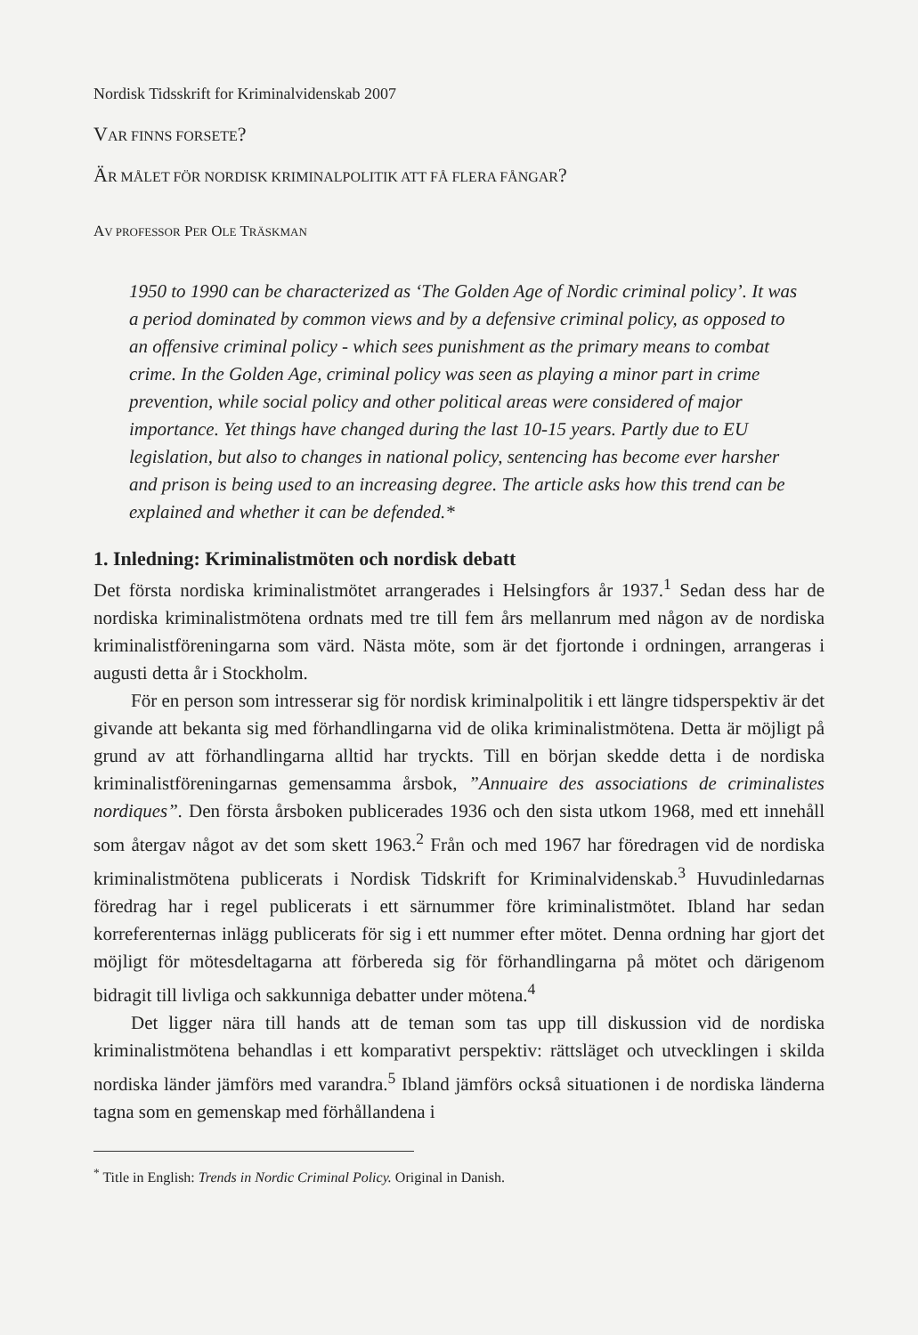Nordisk Tidsskrift for Kriminalvidenskab 2007
VAR FINNS FORSETE?
ÄR MÅLET FÖR NORDISK KRIMINALPOLITIK ATT FÅ FLERA FÅNGAR?
AV PROFESSOR PER OLE TRÄSKMAN
1950 to 1990 can be characterized as ‘The Golden Age of Nordic criminal policy’. It was a period dominated by common views and by a defensive criminal policy, as opposed to an offensive criminal policy - which sees punishment as the primary means to combat crime. In the Golden Age, criminal policy was seen as playing a minor part in crime prevention, while social policy and other political areas were considered of major importance. Yet things have changed during the last 10-15 years. Partly due to EU legislation, but also to changes in national policy, sentencing has become ever harsher and prison is being used to an increasing degree. The article asks how this trend can be explained and whether it can be defended.*
1. Inledning: Kriminalistmöten och nordisk debatt
Det första nordiska kriminalistmötet arrangerades i Helsingfors år 1937.<sup>1</sup> Sedan dess har de nordiska kriminalistmötena ordnats med tre till fem års mellanrum med någon av de nordiska kriminalistföreningarna som värd. Nästa möte, som är det fjortonde i ordningen, arrangeras i augusti detta år i Stockholm.
För en person som intresserar sig för nordisk kriminalpolitik i ett längre tidsperspektiv är det givande att bekanta sig med förhandlingarna vid de olika kriminalistmötena. Detta är möjligt på grund av att förhandlingarna alltid har tryckts. Till en början skedde detta i de nordiska kriminalistföreningarnas gemensamma årsbok, ”Annuaire des associations de criminalistes nordiques”. Den första årsboken publicerades 1936 och den sista utkom 1968, med ett innehåll som återgav något av det som skett 1963.<sup>2</sup> Från och med 1967 har föredragen vid de nordiska kriminalistmötena publicerats i Nordisk Tidskrift for Kriminalvidenskab.<sup>3</sup> Huvudinledarnas föredrag har i regel publicerats i ett särnummer före kriminalistmötet. Ibland har sedan korreferenternas inlägg publicerats för sig i ett nummer efter mötet. Denna ordning har gjort det möjligt för mötesdeltagarna att förbereda sig för förhandlingarna på mötet och därigenom bidragit till livliga och sakkunniga debatter under mötena.<sup>4</sup>
Det ligger nära till hands att de teman som tas upp till diskussion vid de nordiska kriminalistmötena behandlas i ett komparativt perspektiv: rättsläget och utvecklingen i skilda nordiska länder jämförs med varandra.<sup>5</sup> Ibland jämförs också situationen i de nordiska länderna tagna som en gemenskap med förhållandena i
<sup>*</sup> Title in English: Trends in Nordic Criminal Policy. Original in Danish.